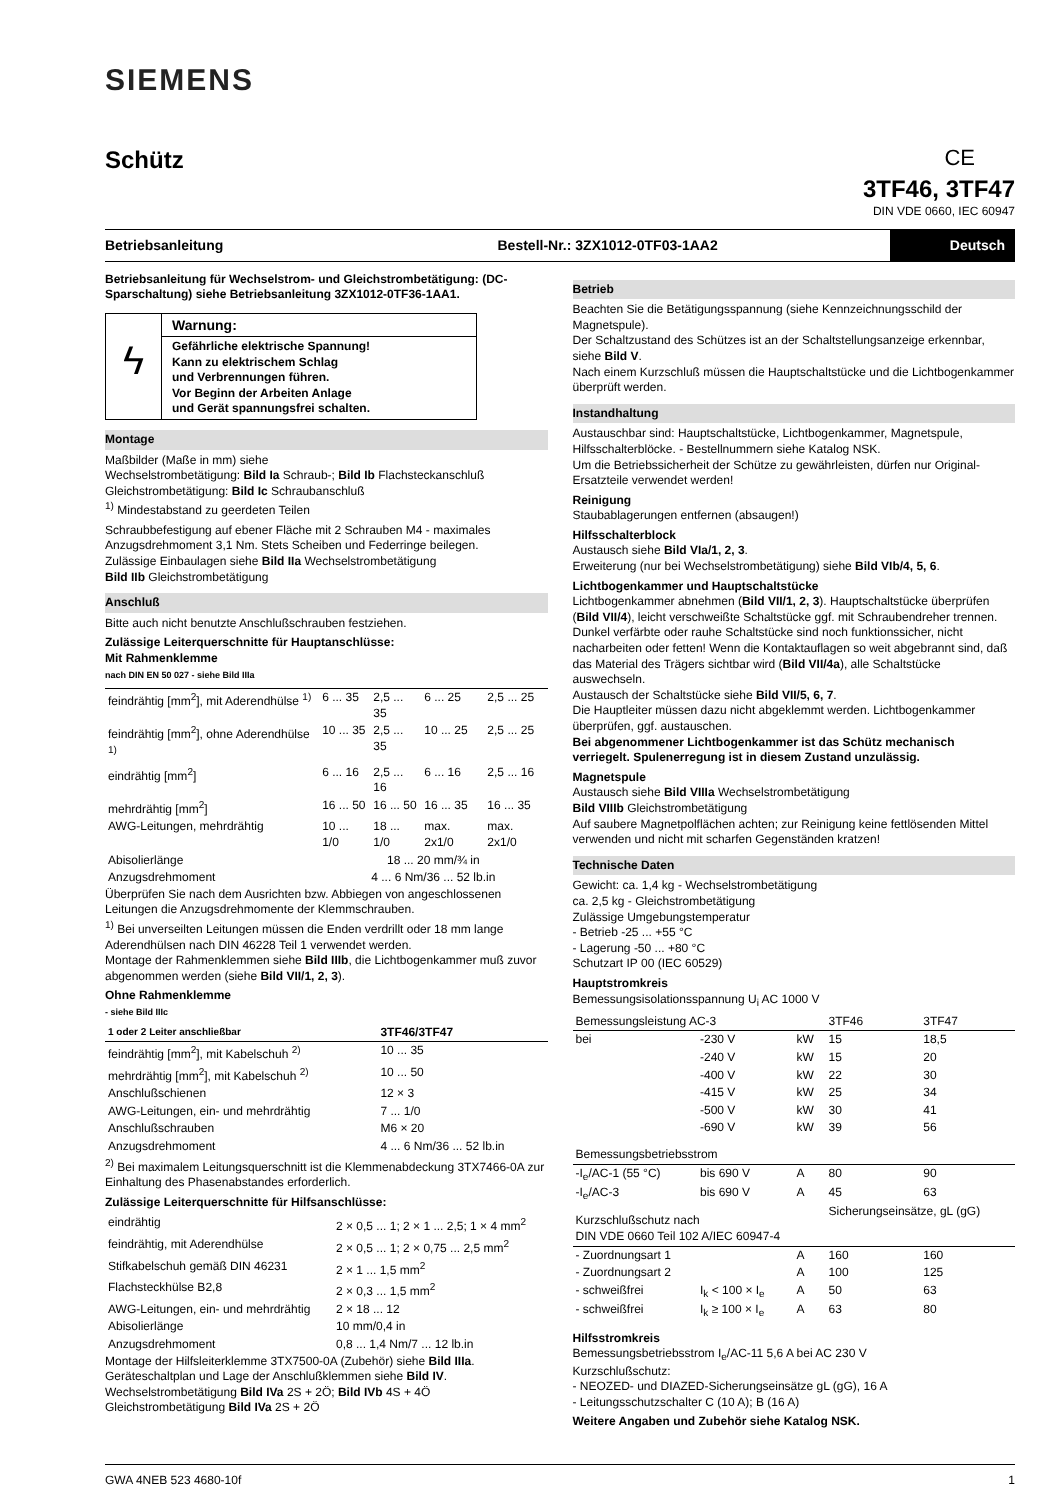SIEMENS
Schütz CE
3TF46, 3TF47
DIN VDE 0660, IEC 60947
Betriebsanleitung
Bestell-Nr.: 3ZX1012-0TF03-1AA2
Deutsch
Betriebsanleitung für Wechselstrom- und Gleichstrombetätigung: (DC-Sparschaltung) siehe Betriebsanleitung 3ZX1012-0TF36-1AA1.
ϟ
Warnung:
Gefährliche elektrische Spannung!
Kann zu elektrischem Schlag
und Verbrennungen führen.
Vor Beginn der Arbeiten Anlage
und Gerät spannungsfrei schalten.
Montage
Maßbilder (Maße in mm) siehe
Wechselstrombetätigung: Bild Ia Schraub-; Bild Ib Flachsteckanschluß
Gleichstrombetätigung: Bild Ic Schraubanschluß
<sup>1)</sup> Mindestabstand zu geerdeten Teilen
Schraubbefestigung auf ebener Fläche mit 2 Schrauben M4 - maximales Anzugsdrehmoment 3,1 Nm. Stets Scheiben und Federringe beilegen.
Zulässige Einbaulagen siehe Bild IIa Wechselstrombetätigung
Bild IIb Gleichstrombetätigung
Anschluß
Bitte auch nicht benutzte Anschlußschrauben festziehen.
Zulässige Leiterquerschnitte für Hauptanschlüsse:
Mit Rahmenklemme
nach DIN EN 50 027 - siehe Bild IIIa
| feindrähtig [mm<sup>2</sup>], mit Aderendhülse <sup>1)</sup> | 6 ... 35 | 2,5 ... 35 | 6 ... 25 | 2,5 ... 25 |
| feindrähtig [mm<sup>2</sup>], ohne Aderendhülse <sup>1)</sup> | 10 ... 35 | 2,5 ... 35 | 10 ... 25 | 2,5 ... 25 |
| eindrähtig [mm<sup>2</sup>] | 6 ... 16 | 2,5 ... 16 | 6 ... 16 | 2,5 ... 16 |
| mehrdrähtig [mm<sup>2</sup>] | 16 ... 50 | 16 ... 50 | 16 ... 35 | 16 ... 35 |
| AWG-Leitungen, mehrdrähtig | 10 ... 1/0 | 18 ... 1/0 | max. 2x1/0 | max. 2x1/0 |
| Abisolierlänge | 18 ... 20 mm/¾ in | | | |
| Anzugsdrehmoment | 4 ... 6 Nm/36 ... 52 lb.in | | | |
Überprüfen Sie nach dem Ausrichten bzw. Abbiegen von angeschlossenen Leitungen die Anzugsdrehmomente der Klemmschrauben.
<sup>1)</sup> Bei unverseilten Leitungen müssen die Enden verdrillt oder 18 mm lange Aderendhülsen nach DIN 46228 Teil 1 verwendet werden.
Montage der Rahmenklemmen siehe Bild IIIb, die Lichtbogenkammer muß zuvor abgenommen werden (siehe Bild VII/1, 2, 3).
Ohne Rahmenklemme
- siehe Bild IIIc
| 1 oder 2 Leiter anschließbar | 3TF46/3TF47 |
| --- | --- |
| feindrähtig [mm<sup>2</sup>], mit Kabelschuh <sup>2)</sup> | 10 ... 35 |
| mehrdrähtig [mm<sup>2</sup>], mit Kabelschuh <sup>2)</sup> | 10 ... 50 |
| Anschlußschienen | 12 × 3 |
| AWG-Leitungen, ein- und mehrdrähtig | 7 ... 1/0 |
| Anschlußschrauben | M6 × 20 |
| Anzugsdrehmoment | 4 ... 6 Nm/36 ... 52 lb.in |
<sup>2)</sup> Bei maximalem Leitungsquerschnitt ist die Klemmenabdeckung 3TX7466-0A zur Einhaltung des Phasenabstandes erforderlich.
Zulässige Leiterquerschnitte für Hilfsanschlüsse:
| eindrähtig | 2 × 0,5 ... 1; 2 × 1 ... 2,5; 1 × 4 mm<sup>2</sup> |
| feindrähtig, mit Aderendhülse | 2 × 0,5 ... 1; 2 × 0,75 ... 2,5 mm<sup>2</sup> |
| Stifkabelschuh gemäß DIN 46231 | 2 × 1 ... 1,5 mm<sup>2</sup> |
| Flachsteckhülse B2,8 | 2 × 0,3 ... 1,5 mm<sup>2</sup> |
| AWG-Leitungen, ein- und mehrdrähtig | 2 × 18 ... 12 |
| Abisolierlänge | 10 mm/0,4 in |
| Anzugsdrehmoment | 0,8 ... 1,4 Nm/7 ... 12 lb.in |
Montage der Hilfsleiterklemme 3TX7500-0A (Zubehör) siehe Bild IIIa.
Geräteschaltplan und Lage der Anschlußklemmen siehe Bild IV.
Wechselstrombetätigung Bild IVa 2S + 2Ö; Bild IVb 4S + 4Ö
Gleichstrombetätigung Bild IVa 2S + 2Ö
Betrieb
Beachten Sie die Betätigungsspannung (siehe Kennzeichnungsschild der Magnetspule).
Der Schaltzustand des Schützes ist an der Schaltstellungsanzeige erkennbar, siehe Bild V.
Nach einem Kurzschluß müssen die Hauptschaltstücke und die Lichtbogenkammer überprüft werden.
Instandhaltung
Austauschbar sind: Hauptschaltstücke, Lichtbogenkammer, Magnetspule, Hilfsschalterblöcke. - Bestellnummern siehe Katalog NSK.
Um die Betriebssicherheit der Schütze zu gewährleisten, dürfen nur Original-Ersatzteile verwendet werden!
Reinigung
Staubablagerungen entfernen (absaugen!)
Hilfsschalterblock
Austausch siehe Bild VIa/1, 2, 3.
Erweiterung (nur bei Wechselstrombetätigung) siehe Bild VIb/4, 5, 6.
Lichtbogenkammer und Hauptschaltstücke
Lichtbogenkammer abnehmen (Bild VII/1, 2, 3). Hauptschaltstücke überprüfen (Bild VII/4), leicht verschweißte Schaltstücke ggf. mit Schraubendreher trennen.
Dunkel verfärbte oder rauhe Schaltstücke sind noch funktionssicher, nicht nacharbeiten oder fetten! Wenn die Kontaktauflagen so weit abgebrannt sind, daß das Material des Trägers sichtbar wird (Bild VII/4a), alle Schaltstücke auswechseln.
Austausch der Schaltstücke siehe Bild VII/5, 6, 7.
Die Hauptleiter müssen dazu nicht abgeklemmt werden. Lichtbogenkammer überprüfen, ggf. austauschen.
Bei abgenommener Lichtbogenkammer ist das Schütz mechanisch verriegelt. Spulenerregung ist in diesem Zustand unzulässig.
Magnetspule
Austausch siehe Bild VIIIa Wechselstrombetätigung
Bild VIIIb Gleichstrombetätigung
Auf saubere Magnetpolflächen achten; zur Reinigung keine fettlösenden Mittel verwenden und nicht mit scharfen Gegenständen kratzen!
Technische Daten
Gewicht: ca. 1,4 kg - Wechselstrombetätigung
ca. 2,5 kg - Gleichstrombetätigung
Zulässige Umgebungstemperatur
- Betrieb -25 ... +55 °C
- Lagerung -50 ... +80 °C
Schutzart IP 00 (IEC 60529)
Hauptstromkreis
Bemessungsisolationsspannung U<sub>i</sub> AC 1000 V
| Bemessungsleistung AC-3 | | | 3TF46 | 3TF47 |
| --- | --- | --- | --- | --- |
| bei | -230 V | kW | 15 | 18,5 |
| | -240 V | kW | 15 | 20 |
| | -400 V | kW | 22 | 30 |
| | -415 V | kW | 25 | 34 |
| | -500 V | kW | 30 | 41 |
| | -690 V | kW | 39 | 56 |
| Bemessungsbetriebsstrom | | | | |
| -I<sub>e</sub>/AC-1 (55 °C) | bis 690 V | A | 80 | 90 |
| -I<sub>e</sub>/AC-3 | bis 690 V | A | 45 | 63 |
| Kurzschlußschutz nach DIN VDE 0660 Teil 102 A/IEC 60947-4 | | | Sicherungseinsätze, gL (gG) | |
| - Zuordnungsart 1 | | A | 160 | 160 |
| - Zuordnungsart 2 | | A | 100 | 125 |
| - schweißfrei | I<sub>k</sub> < 100 × I<sub>e</sub> | A | 50 | 63 |
| - schweißfrei | I<sub>k</sub> ≥ 100 × I<sub>e</sub> | A | 63 | 80 |
Hilfsstromkreis
Bemessungsbetriebsstrom I<sub>e</sub>/AC-11 5,6 A bei AC 230 V
Kurzschlußschutz:
- NEOZED- und DIAZED-Sicherungseinsätze gL (gG), 16 A
- Leitungsschutzschalter C (10 A); B (16 A)
Weitere Angaben und Zubehör siehe Katalog NSK.
GWA 4NEB 523 4680-10f 1